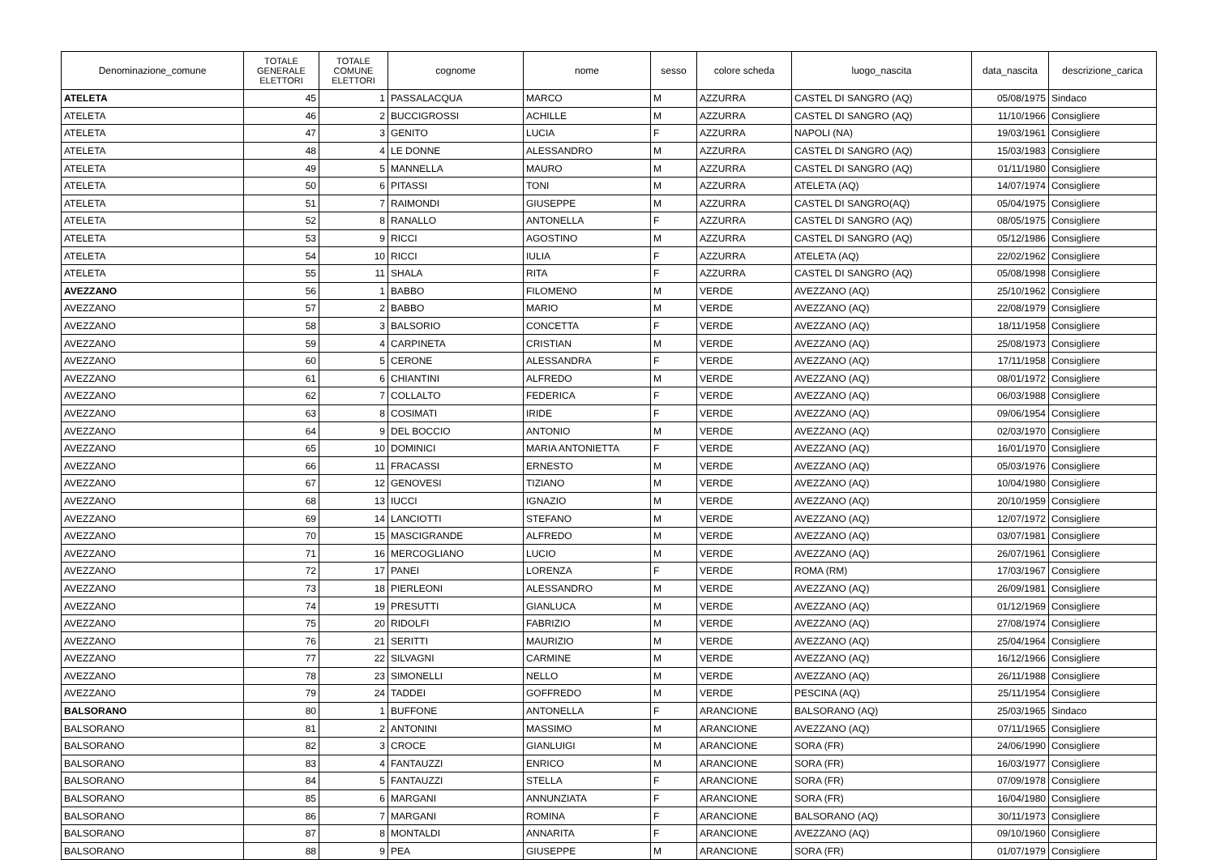| Denominazione_comune | TOTALE GENERALE ELETTORI | TOTALE COMUNE ELETTORI | cognome | nome | sesso | colore scheda | luogo_nascita | data_nascita | descrizione_carica |
| --- | --- | --- | --- | --- | --- | --- | --- | --- | --- |
| ATELETA | 45 | 1 | PASSALACQUA | MARCO | M | AZZURRA | CASTEL DI SANGRO (AQ) | 05/08/1975 | Sindaco |
| ATELETA | 46 | 2 | BUCCIGROSSI | ACHILLE | M | AZZURRA | CASTEL DI SANGRO (AQ) | 11/10/1966 | Consigliere |
| ATELETA | 47 | 3 | GENITO | LUCIA | F | AZZURRA | NAPOLI (NA) | 19/03/1961 | Consigliere |
| ATELETA | 48 | 4 | LE DONNE | ALESSANDRO | M | AZZURRA | CASTEL DI SANGRO (AQ) | 15/03/1983 | Consigliere |
| ATELETA | 49 | 5 | MANNELLA | MAURO | M | AZZURRA | CASTEL DI SANGRO (AQ) | 01/11/1980 | Consigliere |
| ATELETA | 50 | 6 | PITASSI | TONI | M | AZZURRA | ATELETA (AQ) | 14/07/1974 | Consigliere |
| ATELETA | 51 | 7 | RAIMONDI | GIUSEPPE | M | AZZURRA | CASTEL DI SANGRO(AQ) | 05/04/1975 | Consigliere |
| ATELETA | 52 | 8 | RANALLO | ANTONELLA | F | AZZURRA | CASTEL DI SANGRO (AQ) | 08/05/1975 | Consigliere |
| ATELETA | 53 | 9 | RICCI | AGOSTINO | M | AZZURRA | CASTEL DI SANGRO (AQ) | 05/12/1986 | Consigliere |
| ATELETA | 54 | 10 | RICCI | IULIA | F | AZZURRA | ATELETA (AQ) | 22/02/1962 | Consigliere |
| ATELETA | 55 | 11 | SHALA | RITA | F | AZZURRA | CASTEL DI SANGRO (AQ) | 05/08/1998 | Consigliere |
| AVEZZANO | 56 | 1 | BABBO | FILOMENO | M | VERDE | AVEZZANO (AQ) | 25/10/1962 | Consigliere |
| AVEZZANO | 57 | 2 | BABBO | MARIO | M | VERDE | AVEZZANO (AQ) | 22/08/1979 | Consigliere |
| AVEZZANO | 58 | 3 | BALSORIO | CONCETTA | F | VERDE | AVEZZANO (AQ) | 18/11/1958 | Consigliere |
| AVEZZANO | 59 | 4 | CARPINETA | CRISTIAN | M | VERDE | AVEZZANO (AQ) | 25/08/1973 | Consigliere |
| AVEZZANO | 60 | 5 | CERONE | ALESSANDRA | F | VERDE | AVEZZANO (AQ) | 17/11/1958 | Consigliere |
| AVEZZANO | 61 | 6 | CHIANTINI | ALFREDO | M | VERDE | AVEZZANO (AQ) | 08/01/1972 | Consigliere |
| AVEZZANO | 62 | 7 | COLLALTO | FEDERICA | F | VERDE | AVEZZANO (AQ) | 06/03/1988 | Consigliere |
| AVEZZANO | 63 | 8 | COSIMATI | IRIDE | F | VERDE | AVEZZANO (AQ) | 09/06/1954 | Consigliere |
| AVEZZANO | 64 | 9 | DEL BOCCIO | ANTONIO | M | VERDE | AVEZZANO (AQ) | 02/03/1970 | Consigliere |
| AVEZZANO | 65 | 10 | DOMINICI | MARIA ANTONIETTA | F | VERDE | AVEZZANO (AQ) | 16/01/1970 | Consigliere |
| AVEZZANO | 66 | 11 | FRACASSI | ERNESTO | M | VERDE | AVEZZANO (AQ) | 05/03/1976 | Consigliere |
| AVEZZANO | 67 | 12 | GENOVESI | TIZIANO | M | VERDE | AVEZZANO (AQ) | 10/04/1980 | Consigliere |
| AVEZZANO | 68 | 13 | IUCCI | IGNAZIO | M | VERDE | AVEZZANO (AQ) | 20/10/1959 | Consigliere |
| AVEZZANO | 69 | 14 | LANCIOTTI | STEFANO | M | VERDE | AVEZZANO (AQ) | 12/07/1972 | Consigliere |
| AVEZZANO | 70 | 15 | MASCIGRANDE | ALFREDO | M | VERDE | AVEZZANO (AQ) | 03/07/1981 | Consigliere |
| AVEZZANO | 71 | 16 | MERCOGLIANO | LUCIO | M | VERDE | AVEZZANO (AQ) | 26/07/1961 | Consigliere |
| AVEZZANO | 72 | 17 | PANEI | LORENZA | F | VERDE | ROMA (RM) | 17/03/1967 | Consigliere |
| AVEZZANO | 73 | 18 | PIERLEONI | ALESSANDRO | M | VERDE | AVEZZANO (AQ) | 26/09/1981 | Consigliere |
| AVEZZANO | 74 | 19 | PRESUTTI | GIANLUCA | M | VERDE | AVEZZANO (AQ) | 01/12/1969 | Consigliere |
| AVEZZANO | 75 | 20 | RIDOLFI | FABRIZIO | M | VERDE | AVEZZANO (AQ) | 27/08/1974 | Consigliere |
| AVEZZANO | 76 | 21 | SERITTI | MAURIZIO | M | VERDE | AVEZZANO (AQ) | 25/04/1964 | Consigliere |
| AVEZZANO | 77 | 22 | SILVAGNI | CARMINE | M | VERDE | AVEZZANO (AQ) | 16/12/1966 | Consigliere |
| AVEZZANO | 78 | 23 | SIMONELLI | NELLO | M | VERDE | AVEZZANO (AQ) | 26/11/1988 | Consigliere |
| AVEZZANO | 79 | 24 | TADDEI | GOFFREDO | M | VERDE | PESCINA (AQ) | 25/11/1954 | Consigliere |
| BALSORANO | 80 | 1 | BUFFONE | ANTONELLA | F | ARANCIONE | BALSORANO (AQ) | 25/03/1965 | Sindaco |
| BALSORANO | 81 | 2 | ANTONINI | MASSIMO | M | ARANCIONE | AVEZZANO (AQ) | 07/11/1965 | Consigliere |
| BALSORANO | 82 | 3 | CROCE | GIANLUIGI | M | ARANCIONE | SORA (FR) | 24/06/1990 | Consigliere |
| BALSORANO | 83 | 4 | FANTAUZZI | ENRICO | M | ARANCIONE | SORA (FR) | 16/03/1977 | Consigliere |
| BALSORANO | 84 | 5 | FANTAUZZI | STELLA | F | ARANCIONE | SORA (FR) | 07/09/1978 | Consigliere |
| BALSORANO | 85 | 6 | MARGANI | ANNUNZIATA | F | ARANCIONE | SORA (FR) | 16/04/1980 | Consigliere |
| BALSORANO | 86 | 7 | MARGANI | ROMINA | F | ARANCIONE | BALSORANO (AQ) | 30/11/1973 | Consigliere |
| BALSORANO | 87 | 8 | MONTALDI | ANNARITA | F | ARANCIONE | AVEZZANO (AQ) | 09/10/1960 | Consigliere |
| BALSORANO | 88 | 9 | PEA | GIUSEPPE | M | ARANCIONE | SORA (FR) | 01/07/1979 | Consigliere |